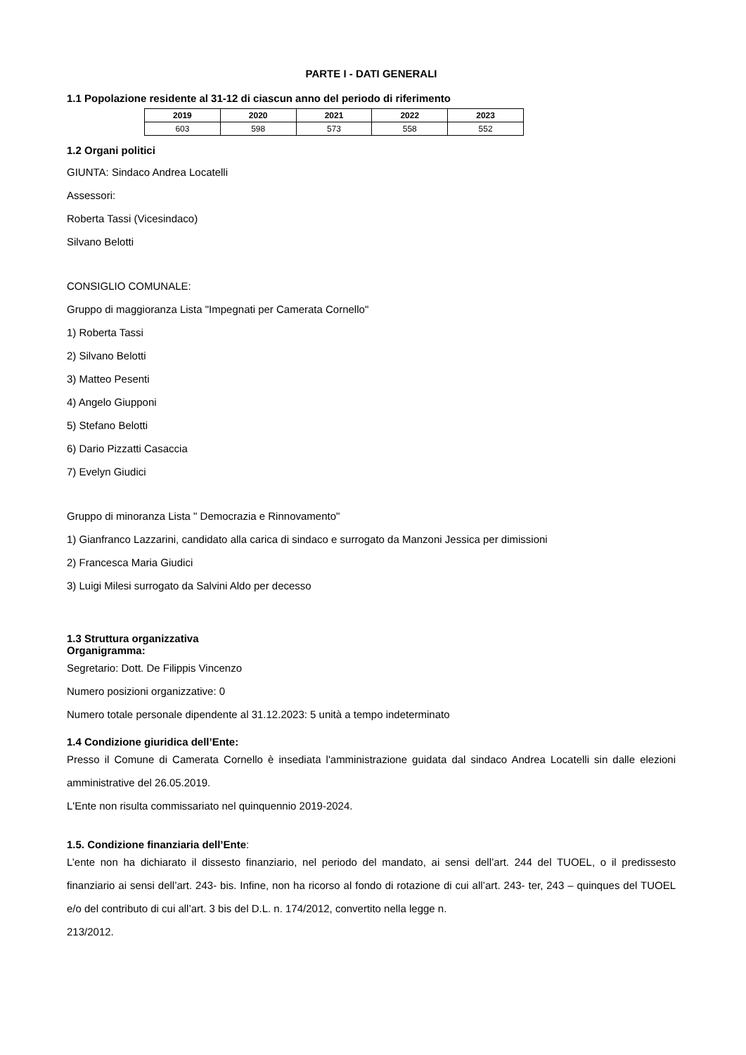PARTE I - DATI GENERALI
1.1 Popolazione residente al 31-12 di ciascun anno del periodo di riferimento
| 2019 | 2020 | 2021 | 2022 | 2023 |
| --- | --- | --- | --- | --- |
| 603 | 598 | 573 | 558 | 552 |
1.2 Organi politici
GIUNTA: Sindaco Andrea Locatelli
Assessori:
Roberta Tassi (Vicesindaco)
Silvano Belotti
CONSIGLIO COMUNALE:
Gruppo di maggioranza Lista "Impegnati per Camerata Cornello"
1) Roberta Tassi
2) Silvano Belotti
3) Matteo Pesenti
4) Angelo Giupponi
5) Stefano Belotti
6) Dario Pizzatti Casaccia
7) Evelyn Giudici
Gruppo di minoranza Lista " Democrazia e Rinnovamento"
1) Gianfranco Lazzarini, candidato alla carica di sindaco e surrogato da Manzoni Jessica per dimissioni
2) Francesca Maria Giudici
3) Luigi Milesi surrogato da Salvini Aldo per decesso
1.3 Struttura organizzativa
Organigramma:
Segretario: Dott. De Filippis Vincenzo
Numero posizioni organizzative: 0
Numero totale personale dipendente al 31.12.2023: 5 unità a tempo indeterminato
1.4 Condizione giuridica dell’Ente:
Presso il Comune di Camerata Cornello è insediata l'amministrazione guidata dal sindaco Andrea Locatelli sin dalle elezioni amministrative del 26.05.2019.
L'Ente non risulta commissariato nel quinquennio 2019-2024.
1.5. Condizione finanziaria dell’Ente:
L’ente non ha dichiarato il dissesto finanziario, nel periodo del mandato, ai sensi dell’art. 244 del TUOEL, o il predissesto finanziario ai sensi dell’art. 243- bis. Infine, non ha ricorso al fondo di rotazione di cui all’art. 243- ter, 243 – quinques del TUOEL e/o del contributo di cui all’art. 3 bis del D.L. n. 174/2012, convertito nella legge n.
213/2012.